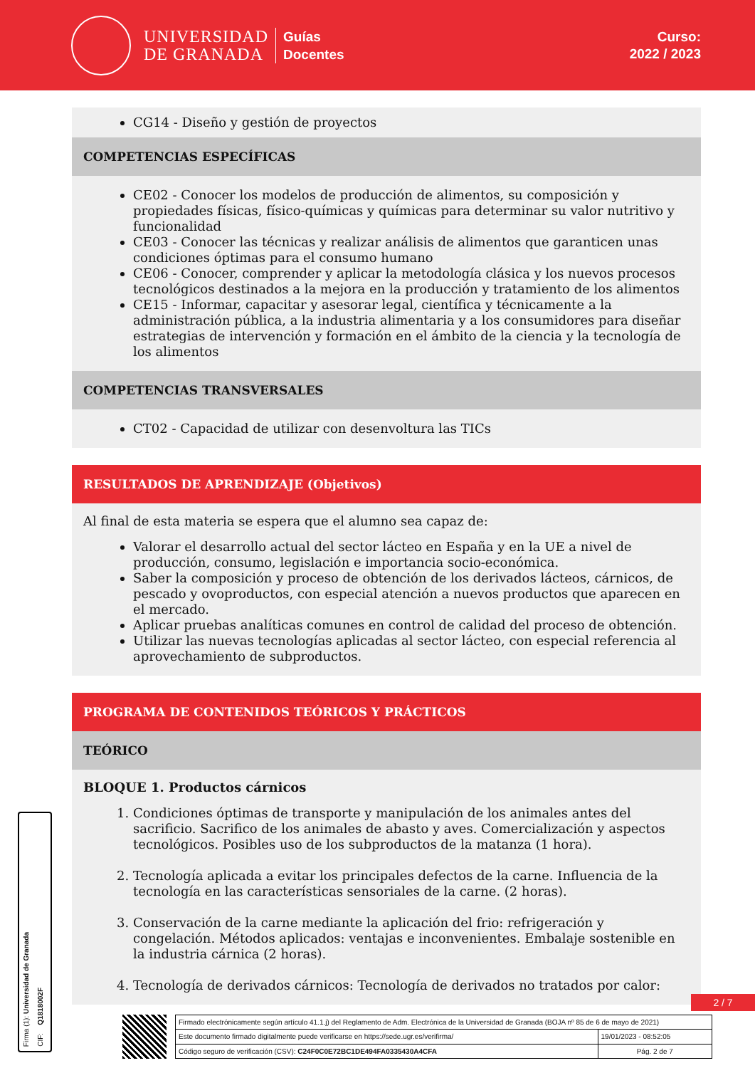UNIVERSIDAD
DE GRANADA
Guías
Docentes
Curso:
2022 / 2023
CG14 - Diseño y gestión de proyectos
COMPETENCIAS ESPECÍFICAS
CE02 - Conocer los modelos de producción de alimentos, su composición y propiedades físicas, físico-químicas y químicas para determinar su valor nutritivo y funcionalidad
CE03 - Conocer las técnicas y realizar análisis de alimentos que garanticen unas condiciones óptimas para el consumo humano
CE06 - Conocer, comprender y aplicar la metodología clásica y los nuevos procesos tecnológicos destinados a la mejora en la producción y tratamiento de los alimentos
CE15 - Informar, capacitar y asesorar legal, científica y técnicamente a la administración pública, a la industria alimentaria y a los consumidores para diseñar estrategias de intervención y formación en el ámbito de la ciencia y la tecnología de los alimentos
COMPETENCIAS TRANSVERSALES
CT02 - Capacidad de utilizar con desenvoltura las TICs
RESULTADOS DE APRENDIZAJE (Objetivos)
Al final de esta materia se espera que el alumno sea capaz de:
Valorar el desarrollo actual del sector lácteo en España y en la UE a nivel de producción, consumo, legislación e importancia socio-económica.
Saber la composición y proceso de obtención de los derivados lácteos, cárnicos, de pescado y ovoproductos, con especial atención a nuevos productos que aparecen en el mercado.
Aplicar pruebas analíticas comunes en control de calidad del proceso de obtención.
Utilizar las nuevas tecnologías aplicadas al sector lácteo, con especial referencia al aprovechamiento de subproductos.
PROGRAMA DE CONTENIDOS TEÓRICOS Y PRÁCTICOS
TEÓRICO
BLOQUE 1. Productos cárnicos
1. Condiciones óptimas de transporte y manipulación de los animales antes del sacrificio. Sacrifico de los animales de abasto y aves. Comercialización y aspectos tecnológicos. Posibles uso de los subproductos de la matanza (1 hora).
2. Tecnología aplicada a evitar los principales defectos de la carne. Influencia de la tecnología en las características sensoriales de la carne. (2 horas).
3. Conservación de la carne mediante la aplicación del frio: refrigeración y congelación. Métodos aplicados: ventajas e inconvenientes. Embalaje sostenible en la industria cárnica (2 horas).
4. Tecnología de derivados cárnicos: Tecnología de derivados no tratados por calor:
Firma (1): Universidad de Granada
CIF: Q1818002F
2 / 7
| Firmado electrónicamente según artículo 41.1.j) del Reglamento de Adm. Electrónica de la Universidad de Granada (BOJA nº 85 de 6 de mayo de 2021) | |
| Este documento firmado digitalmente puede verificarse en https://sede.ugr.es/verifirma/ | 19/01/2023 - 08:52:05 |
| Código seguro de verificación (CSV): C24F0C0E72BC1DE494FA0335430A4CFA | Pág. 2 de 7 |